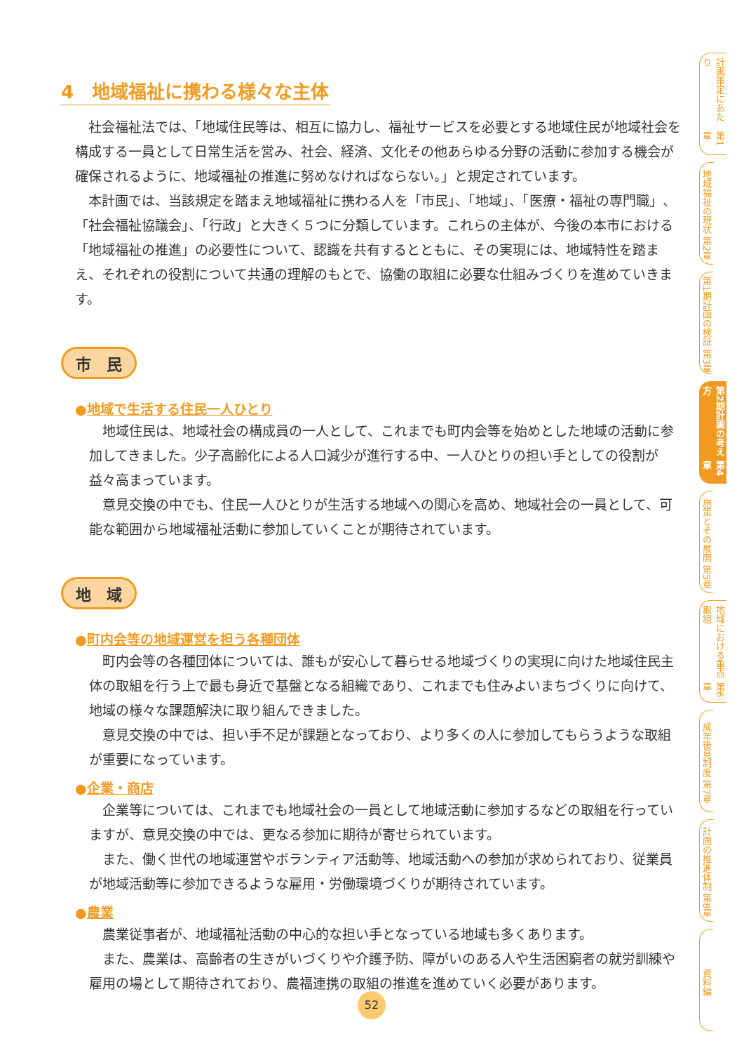4　地域福祉に携わる様々な主体
社会福祉法では、「地域住民等は、相互に協力し、福祉サービスを必要とする地域住民が地域社会を構成する一員として日常生活を営み、社会、経済、文化その他あらゆる分野の活動に参加する機会が確保されるように、地域福祉の推進に努めなければならない。」と規定されています。
本計画では、当該規定を踏まえ地域福祉に携わる人を「市民」、「地域」、「医療・福祉の専門職」、「社会福祉協議会」、「行政」と大きく５つに分類しています。これらの主体が、今後の本市における「地域福祉の推進」の必要性について、認識を共有するとともに、その実現には、地域特性を踏まえ、それぞれの役割について共通の理解のもとで、協働の取組に必要な仕組みづくりを進めていきます。
市　民
●地域で生活する住民一人ひとり
地域住民は、地域社会の構成員の一人として、これまでも町内会等を始めとした地域の活動に参加してきました。少子高齢化による人口減少が進行する中、一人ひとりの担い手としての役割が益々高まっています。
意見交換の中でも、住民一人ひとりが生活する地域への関心を高め、地域社会の一員として、可能な範囲から地域福祉活動に参加していくことが期待されています。
地　域
●町内会等の地域運営を担う各種団体
町内会等の各種団体については、誰もが安心して暮らせる地域づくりの実現に向けた地域住民主体の取組を行う上で最も身近で基盤となる組織であり、これまでも住みよいまちづくりに向けて、地域の様々な課題解決に取り組んできました。
意見交換の中では、担い手不足が課題となっており、より多くの人に参加してもらうような取組が重要になっています。
●企業・商店
企業等については、これまでも地域社会の一員として地域活動に参加するなどの取組を行っていますが、意見交換の中では、更なる参加に期待が寄せられています。
また、働く世代の地域運営やボランティア活動等、地域活動への参加が求められており、従業員が地域活動等に参加できるような雇用・労働環境づくりが期待されています。
●農業
農業従事者が、地域福祉活動の中心的な担い手となっている地域も多くあります。
また、農業は、高齢者の生きがいづくりや介護予防、障がいのある人や生活困窮者の就労訓練や雇用の場として期待されており、農福連携の取組の推進を進めていく必要があります。
第1章 計画策定にあたり
第2章 地域福祉の現状
第3章 第1期計画の検証
第4章 第2期計画の考え方
第5章 施策とその展開
第6章 地域における重点取組
第7章 成年後見制度
第8章 計画の推進体制
資料編
52